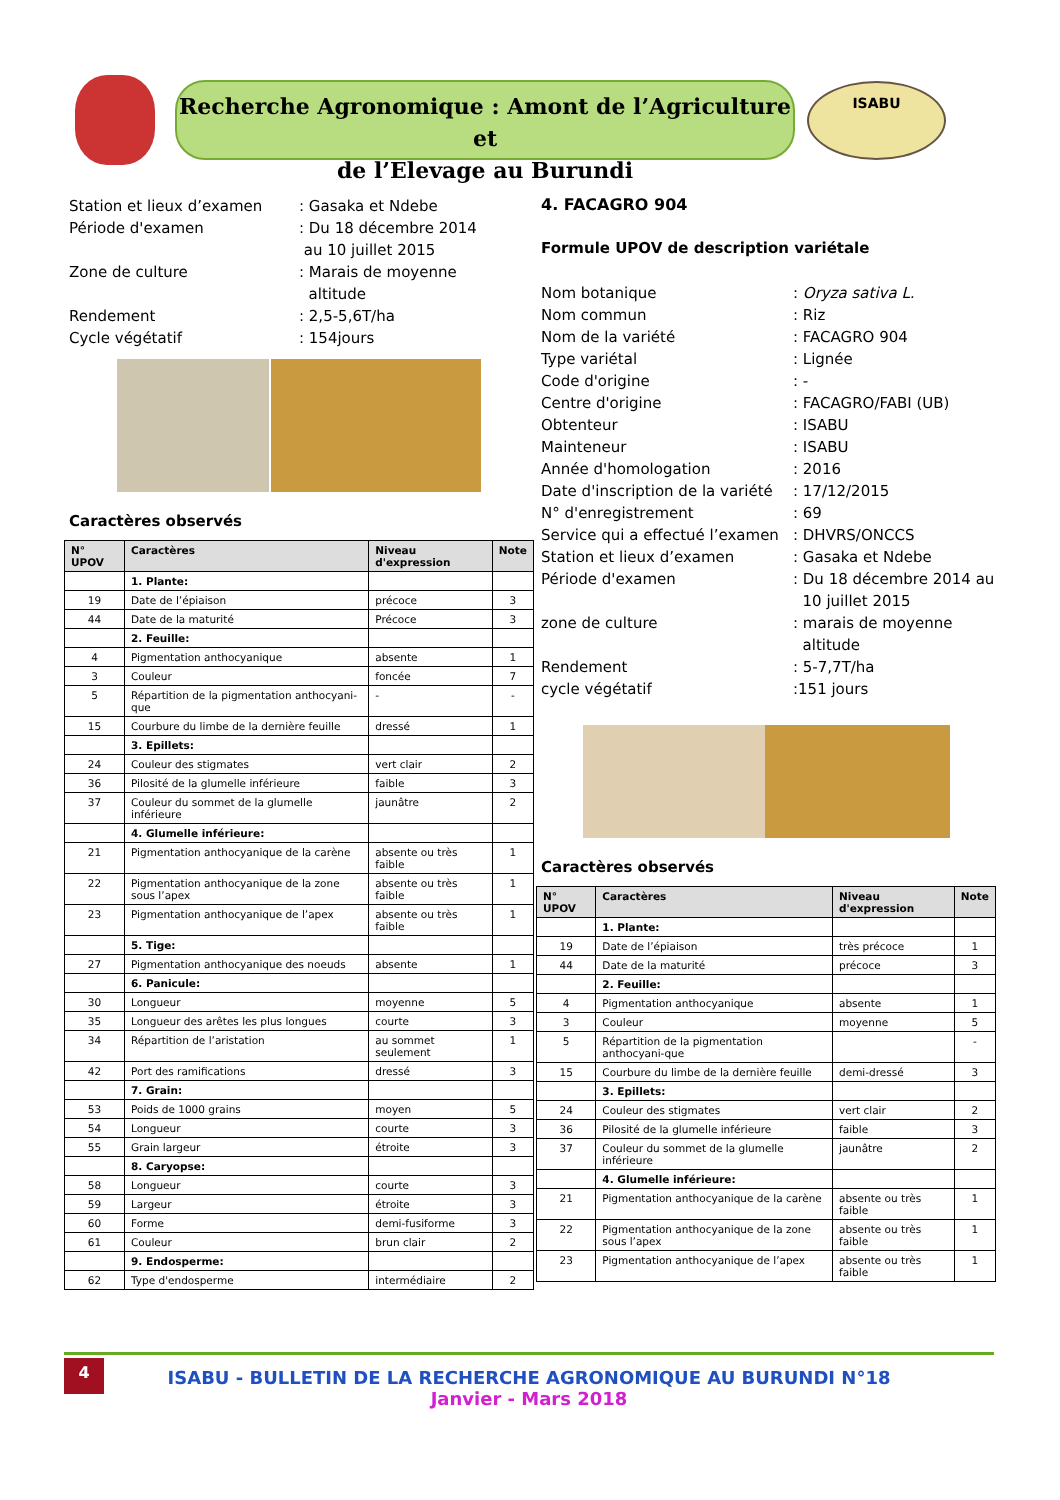Recherche Agronomique : Amont de l’Agriculture et
de l’Elevage au Burundi
ISABU
Station et lieux d’examen
: Gasaka et Ndebe
Période d'examen
: Du 18 décembre 2014
au 10 juillet 2015
Zone de culture
: Marais de moyenne
altitude
Rendement
: 2,5-5,6T/ha
Cycle végétatif
: 154jours
Caractères observés
| N° UPOV | Caractères | Niveau d'expression | Note |
| --- | --- | --- | --- |
| | 1. Plante: | | |
| 19 | Date de l’épiaison | précoce | 3 |
| 44 | Date de la maturité | Précoce | 3 |
| | 2. Feuille: | | |
| 4 | Pigmentation anthocyanique | absente | 1 |
| 3 | Couleur | foncée | 7 |
| 5 | Répartition de la pigmentation anthocyani-que | - | - |
| 15 | Courbure du limbe de la dernière feuille | dressé | 1 |
| | 3. Epillets: | | |
| 24 | Couleur des stigmates | vert clair | 2 |
| 36 | Pilosité de la glumelle inférieure | faible | 3 |
| 37 | Couleur du sommet de la glumelle inférieure | jaunâtre | 2 |
| | 4. Glumelle inférieure: | | |
| 21 | Pigmentation anthocyanique de la carène | absente ou très faible | 1 |
| 22 | Pigmentation anthocyanique de la zone sous l’apex | absente ou très faible | 1 |
| 23 | Pigmentation anthocyanique de l’apex | absente ou très faible | 1 |
| | 5. Tige: | | |
| 27 | Pigmentation anthocyanique des noeuds | absente | 1 |
| | 6. Panicule: | | |
| 30 | Longueur | moyenne | 5 |
| 35 | Longueur des arêtes les plus longues | courte | 3 |
| 34 | Répartition de l’aristation | au sommet seulement | 1 |
| 42 | Port des ramifications | dressé | 3 |
| | 7. Grain: | | |
| 53 | Poids de 1000 grains | moyen | 5 |
| 54 | Longueur | courte | 3 |
| 55 | Grain largeur | étroite | 3 |
| | 8. Caryopse: | | |
| 58 | Longueur | courte | 3 |
| 59 | Largeur | étroite | 3 |
| 60 | Forme | demi-fusiforme | 3 |
| 61 | Couleur | brun clair | 2 |
| | 9. Endosperme: | | |
| 62 | Type d'endosperme | intermédiaire | 2 |
4. FACAGRO 904
Formule UPOV de description variétale
Nom botanique
: Oryza sativa L.
Nom commun
: Riz
Nom de la variété
: FACAGRO 904
Type variétal
: Lignée
Code d'origine
: -
Centre d'origine
: FACAGRO/FABI (UB)
Obtenteur
: ISABU
Mainteneur
: ISABU
Année d'homologation
: 2016
Date d'inscription de la variété
: 17/12/2015
N° d'enregistrement
: 69
Service qui a effectué l’examen
: DHVRS/ONCCS
Station et lieux d’examen
: Gasaka et Ndebe
Période d'examen
: Du 18 décembre 2014 au
10 juillet 2015
zone de culture
: marais de moyenne
altitude
Rendement
: 5-7,7T/ha
cycle végétatif
:151 jours
Caractères observés
| N° UPOV | Caractères | Niveau d'expression | Note |
| --- | --- | --- | --- |
| | 1. Plante: | | |
| 19 | Date de l’épiaison | très précoce | 1 |
| 44 | Date de la maturité | précoce | 3 |
| | 2. Feuille: | | |
| 4 | Pigmentation anthocyanique | absente | 1 |
| 3 | Couleur | moyenne | 5 |
| 5 | Répartition de la pigmentation anthocyani-que | | - |
| 15 | Courbure du limbe de la dernière feuille | demi-dressé | 3 |
| | 3. Epillets: | | |
| 24 | Couleur des stigmates | vert clair | 2 |
| 36 | Pilosité de la glumelle inférieure | faible | 3 |
| 37 | Couleur du sommet de la glumelle inférieure | jaunâtre | 2 |
| | 4. Glumelle inférieure: | | |
| 21 | Pigmentation anthocyanique de la carène | absente ou très faible | 1 |
| 22 | Pigmentation anthocyanique de la zone sous l’apex | absente ou très faible | 1 |
| 23 | Pigmentation anthocyanique de l’apex | absente ou très faible | 1 |
4
ISABU - BULLETIN DE LA RECHERCHE AGRONOMIQUE AU BURUNDI N°18
Janvier - Mars 2018